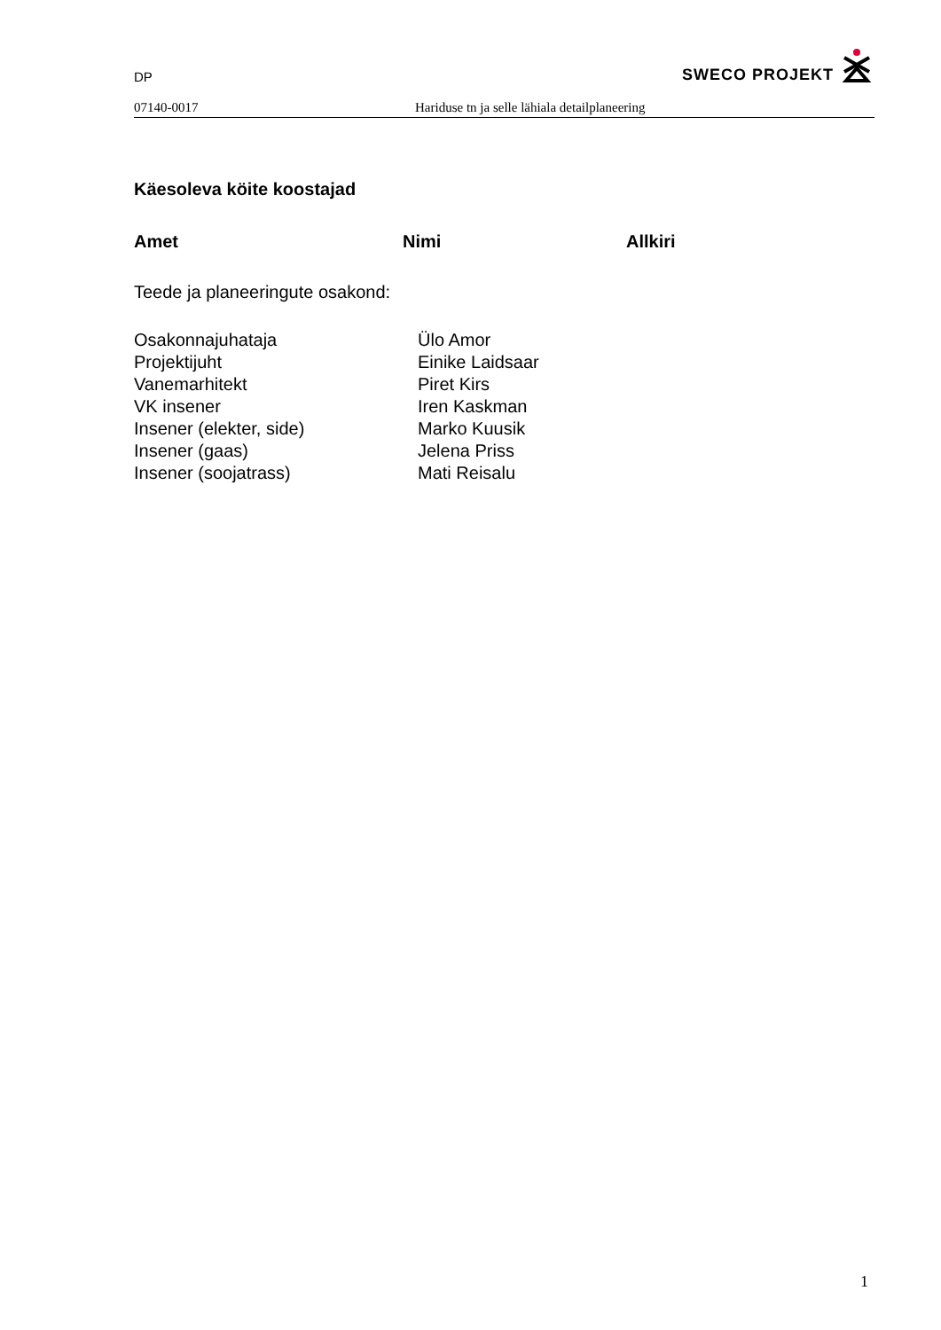DP SWECO PROJEKT
07140-0017 Hariduse tn ja selle lähiala detailplaneering
Käesoleva köite koostajad
Amet Nimi Allkiri
Teede ja planeeringute osakond:
| Osakonnajuhataja | Ülo Amor |
| Projektijuht | Einike Laidsaar |
| Vanemarhitekt | Piret Kirs |
| VK insener | Iren Kaskman |
| Insener (elekter, side) | Marko Kuusik |
| Insener (gaas) | Jelena Priss |
| Insener (soojatrass) | Mati Reisalu |
1